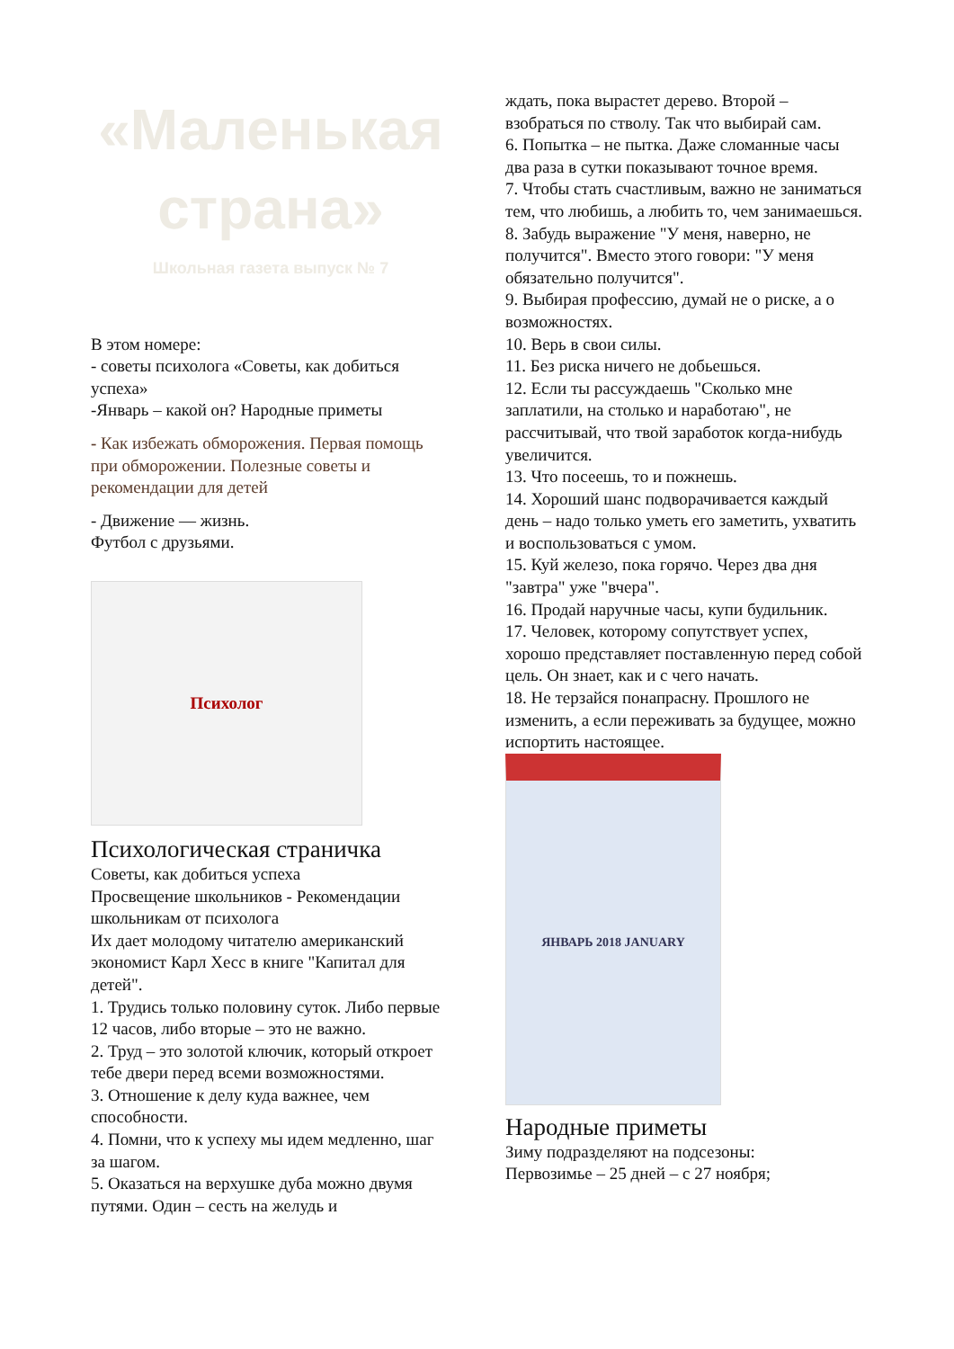«Маленькая страна»
Школьная газета выпуск № 7
В этом номере:
- советы психолога «Советы, как добиться успеха»
-Январь – какой он? Народные приметы
- Как избежать обморожения. Первая помощь при обморожении. Полезные советы и рекомендации для детей
- Движение — жизнь.
Футбол с друзьями.
Психолог
Психологическая страничка
Советы, как добиться успеха
Просвещение школьников - Рекомендации школьникам от психолога
Их дает молодому читателю американский экономист Карл Хесс в книге "Капитал для детей".
1. Трудись только половину суток. Либо первые 12 часов, либо вторые – это не важно.
2. Труд – это золотой ключик, который откроет тебе двери перед всеми возможностями.
3. Отношение к делу куда важнее, чем способности.
4. Помни, что к успеху мы идем медленно, шаг за шагом.
5. Оказаться на верхушке дуба можно двумя путями. Один – сесть на желудь и
ждать, пока вырастет дерево. Второй – взобраться по стволу. Так что выбирай сам.
6. Попытка – не пытка. Даже сломанные часы два раза в сутки показывают точное время.
7. Чтобы стать счастливым, важно не заниматься тем, что любишь, а любить то, чем занимаешься.
8. Забудь выражение "У меня, наверно, не получится". Вместо этого говори: "У меня обязательно получится".
9. Выбирая профессию, думай не о риске, а о возможностях.
10. Верь в свои силы.
11. Без риска ничего не добьешься.
12. Если ты рассуждаешь "Сколько мне заплатили, на столько и наработаю", не рассчитывай, что твой заработок когда-нибудь увеличится.
13. Что посеешь, то и пожнешь.
14. Хороший шанс подворачивается каждый день – надо только уметь его заметить, ухватить и воспользоваться с умом.
15. Куй железо, пока горячо. Через два дня "завтра" уже "вчера".
16. Продай наручные часы, купи будильник.
17. Человек, которому сопутствует успех, хорошо представляет поставленную перед собой цель. Он знает, как и с чего начать.
18. Не терзайся понапрасну. Прошлого не изменить, а если переживать за будущее, можно испортить настоящее.
ЯНВАРЬ 2018 JANUARY
Народные приметы
Зиму подразделяют на подсезоны:
Первозимье – 25 дней – с 27 ноября;